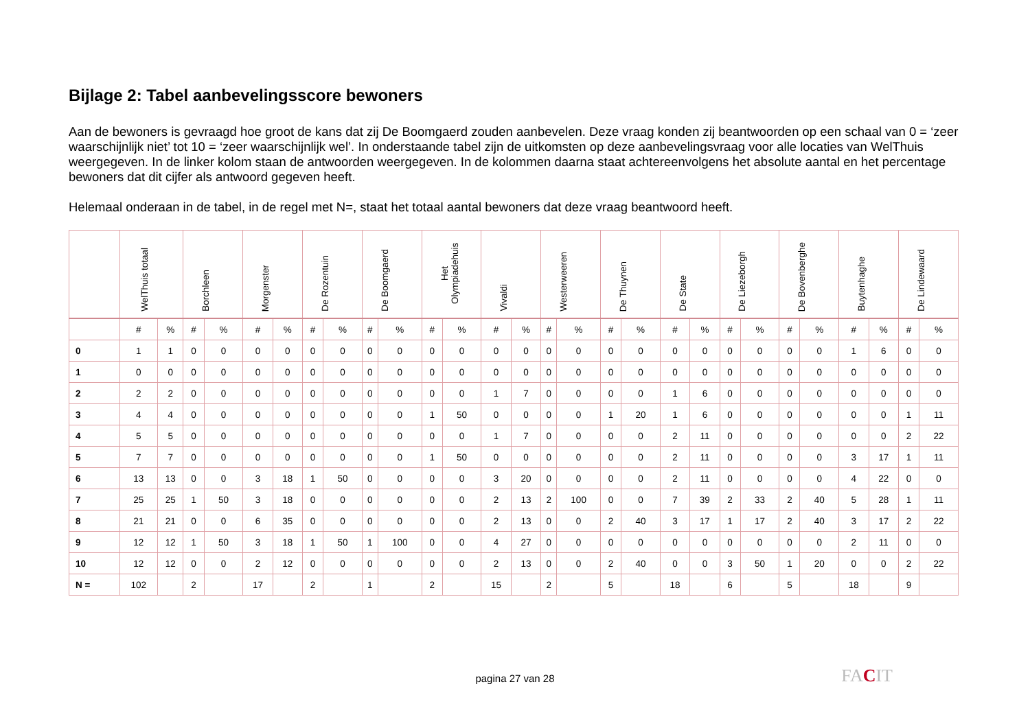Bijlage 2: Tabel aanbevelingsscore bewoners
Aan de bewoners is gevraagd hoe groot de kans dat zij De Boomgaerd zouden aanbevelen. Deze vraag konden zij beantwoorden op een schaal van 0 = ‘zeer waarschijnlijk niet’ tot 10 = ‘zeer waarschijnlijk wel’. In onderstaande tabel zijn de uitkomsten op deze aanbevelingsvraag voor alle locaties van WelThuis weergegeven. In de linker kolom staan de antwoorden weergegeven. In de kolommen daarna staat achtereenvolgens het absolute aantal en het percentage bewoners dat dit cijfer als antwoord gegeven heeft.
Helemaal onderaan in de tabel, in de regel met N=, staat het totaal aantal bewoners dat deze vraag beantwoord heeft.
| | WelThuis totaal | | Borchleen | | Morgenster | | De Rozentuin | | De Boomgaerd | | Het Olympiadehuis | | Vivaldi | | Westerweeren | | De Thuynen | | De State | | De Liezeborgh | | De Bovenberghe | | Buytenhaghe | | De Lindewaard | |
| --- | --- | --- | --- | --- | --- | --- | --- | --- | --- | --- | --- | --- | --- | --- | --- | --- | --- | --- | --- | --- | --- | --- | --- | --- | --- | --- | --- | --- |
| | # | % | # | % | # | % | # | % | # | % | # | % | # | % | # | % | # | % | # | % | # | % | # | % | # | % | # | % |
| 0 | 1 | 1 | 0 | 0 | 0 | 0 | 0 | 0 | 0 | 0 | 0 | 0 | 0 | 0 | 0 | 0 | 0 | 0 | 0 | 0 | 0 | 0 | 0 | 0 | 1 | 6 | 0 | 0 |
| 1 | 0 | 0 | 0 | 0 | 0 | 0 | 0 | 0 | 0 | 0 | 0 | 0 | 0 | 0 | 0 | 0 | 0 | 0 | 0 | 0 | 0 | 0 | 0 | 0 | 0 | 0 | 0 | 0 |
| 2 | 2 | 2 | 0 | 0 | 0 | 0 | 0 | 0 | 0 | 0 | 0 | 0 | 1 | 7 | 0 | 0 | 0 | 0 | 1 | 6 | 0 | 0 | 0 | 0 | 0 | 0 | 0 | 0 |
| 3 | 4 | 4 | 0 | 0 | 0 | 0 | 0 | 0 | 0 | 0 | 1 | 50 | 0 | 0 | 0 | 0 | 1 | 20 | 1 | 6 | 0 | 0 | 0 | 0 | 0 | 0 | 1 | 11 |
| 4 | 5 | 5 | 0 | 0 | 0 | 0 | 0 | 0 | 0 | 0 | 0 | 0 | 1 | 7 | 0 | 0 | 0 | 0 | 2 | 11 | 0 | 0 | 0 | 0 | 0 | 0 | 2 | 22 |
| 5 | 7 | 7 | 0 | 0 | 0 | 0 | 0 | 0 | 0 | 0 | 1 | 50 | 0 | 0 | 0 | 0 | 0 | 0 | 2 | 11 | 0 | 0 | 0 | 0 | 3 | 17 | 1 | 11 |
| 6 | 13 | 13 | 0 | 0 | 3 | 18 | 1 | 50 | 0 | 0 | 0 | 0 | 3 | 20 | 0 | 0 | 0 | 0 | 2 | 11 | 0 | 0 | 0 | 0 | 4 | 22 | 0 | 0 |
| 7 | 25 | 25 | 1 | 50 | 3 | 18 | 0 | 0 | 0 | 0 | 0 | 0 | 2 | 13 | 2 | 100 | 0 | 0 | 7 | 39 | 2 | 33 | 2 | 40 | 5 | 28 | 1 | 11 |
| 8 | 21 | 21 | 0 | 0 | 6 | 35 | 0 | 0 | 0 | 0 | 0 | 0 | 2 | 13 | 0 | 0 | 2 | 40 | 3 | 17 | 1 | 17 | 2 | 40 | 3 | 17 | 2 | 22 |
| 9 | 12 | 12 | 1 | 50 | 3 | 18 | 1 | 50 | 1 | 100 | 0 | 0 | 4 | 27 | 0 | 0 | 0 | 0 | 0 | 0 | 0 | 0 | 0 | 0 | 2 | 11 | 0 | 0 |
| 10 | 12 | 12 | 0 | 0 | 2 | 12 | 0 | 0 | 0 | 0 | 0 | 0 | 2 | 13 | 0 | 0 | 2 | 40 | 0 | 0 | 3 | 50 | 1 | 20 | 0 | 0 | 2 | 22 |
| N = | 102 | | 2 | | 17 | | 2 | | 1 | | 2 | | 15 | | 2 | | 5 | | 18 | | 6 | | 5 | | 18 | | 9 | |
pagina 27 van 28 FACIT